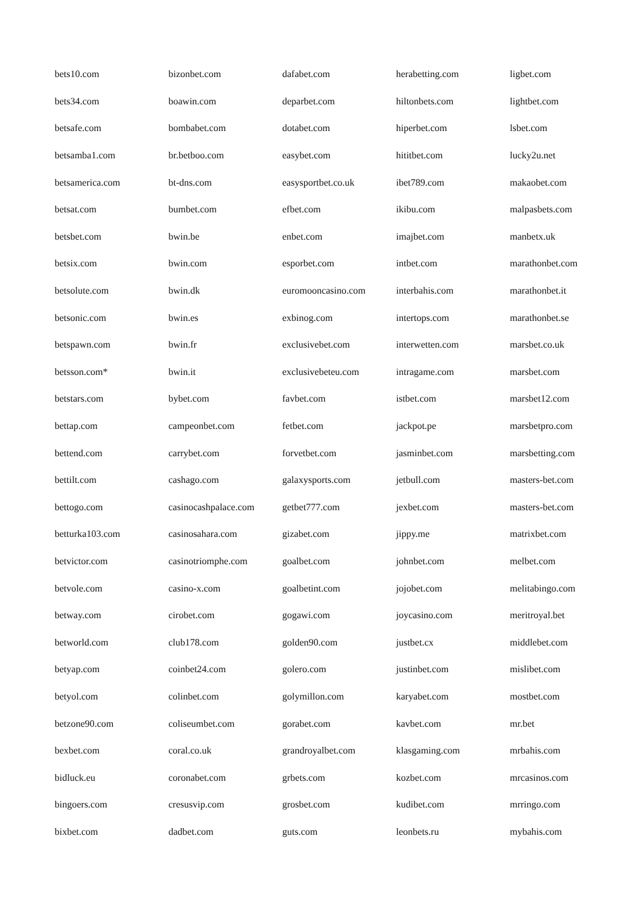| bets10.com | bizonbet.com | dafabet.com | herabetting.com | ligbet.com |
| bets34.com | boawin.com | deparbet.com | hiltonbets.com | lightbet.com |
| betsafe.com | bombabet.com | dotabet.com | hiperbet.com | lsbet.com |
| betsamba1.com | br.betboo.com | easybet.com | hititbet.com | lucky2u.net |
| betsamerica.com | bt-dns.com | easysportbet.co.uk | ibet789.com | makaobet.com |
| betsat.com | bumbet.com | efbet.com | ikibu.com | malpasbets.com |
| betsbet.com | bwin.be | enbet.com | imajbet.com | manbetx.uk |
| betsix.com | bwin.com | esporbet.com | intbet.com | marathonbet.com |
| betsolute.com | bwin.dk | euromooncasino.com | interbahis.com | marathonbet.it |
| betsonic.com | bwin.es | exbinog.com | intertops.com | marathonbet.se |
| betspawn.com | bwin.fr | exclusivebet.com | interwetten.com | marsbet.co.uk |
| betsson.com* | bwin.it | exclusivebeteu.com | intragame.com | marsbet.com |
| betstars.com | bybet.com | favbet.com | istbet.com | marsbet12.com |
| bettap.com | campeonbet.com | fetbet.com | jackpot.pe | marsbetpro.com |
| bettend.com | carrybet.com | forvetbet.com | jasminbet.com | marsbetting.com |
| bettilt.com | cashago.com | galaxysports.com | jetbull.com | masters-bet.com |
| bettogo.com | casinocashpalace.com | getbet777.com | jexbet.com | masters-bet.com |
| betturka103.com | casinosahara.com | gizabet.com | jippy.me | matrixbet.com |
| betvictor.com | casinotriomphe.com | goalbet.com | johnbet.com | melbet.com |
| betvole.com | casino-x.com | goalbetint.com | jojobet.com | melitabingo.com |
| betway.com | cirobet.com | gogawi.com | joycasino.com | meritroyal.bet |
| betworld.com | club178.com | golden90.com | justbet.cx | middlebet.com |
| betyap.com | coinbet24.com | golero.com | justinbet.com | mislibet.com |
| betyol.com | colinbet.com | golymillon.com | karyabet.com | mostbet.com |
| betzone90.com | coliseumbet.com | gorabet.com | kavbet.com | mr.bet |
| bexbet.com | coral.co.uk | grandroyalbet.com | klasgaming.com | mrbahis.com |
| bidluck.eu | coronabet.com | grbets.com | kozbet.com | mrcasinos.com |
| bingoers.com | cresusvip.com | grosbet.com | kudibet.com | mrringo.com |
| bixbet.com | dadbet.com | guts.com | leonbets.ru | mybahis.com |